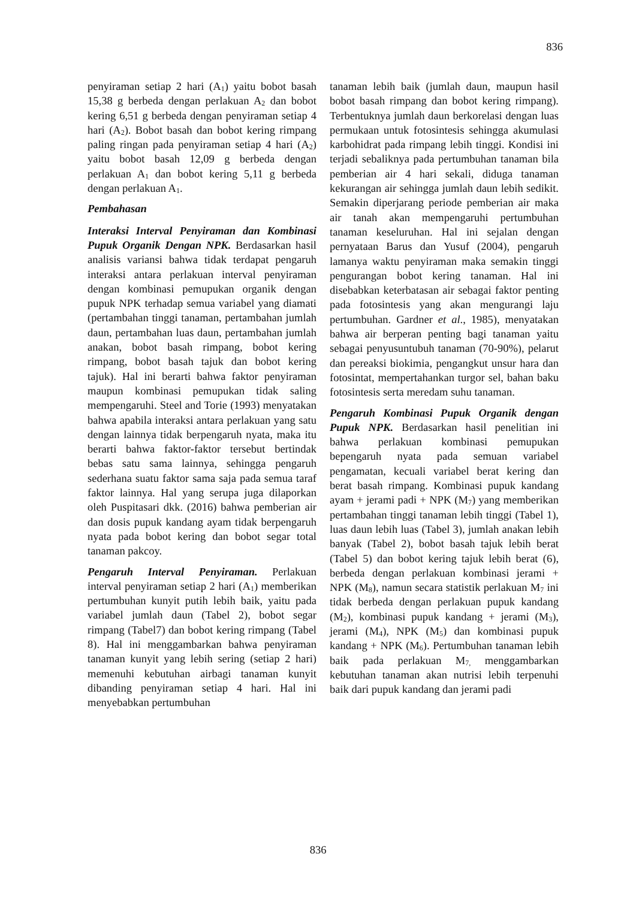836
penyiraman setiap 2 hari (A<sub>1</sub>) yaitu bobot basah 15,38 g berbeda dengan perlakuan A<sub>2</sub> dan bobot kering 6,51 g berbeda dengan penyiraman setiap 4 hari (A<sub>2</sub>). Bobot basah dan bobot kering rimpang paling ringan pada penyiraman setiap 4 hari (A<sub>2</sub>) yaitu bobot basah 12,09 g berbeda dengan perlakuan A<sub>1</sub> dan bobot kering 5,11 g berbeda dengan perlakuan A<sub>1</sub>.
Pembahasan
Interaksi Interval Penyiraman dan Kombinasi Pupuk Organik Dengan NPK. Berdasarkan hasil analisis variansi bahwa tidak terdapat pengaruh interaksi antara perlakuan interval penyiraman dengan kombinasi pemupukan organik dengan pupuk NPK terhadap semua variabel yang diamati (pertambahan tinggi tanaman, pertambahan jumlah daun, pertambahan luas daun, pertambahan jumlah anakan, bobot basah rimpang, bobot kering rimpang, bobot basah tajuk dan bobot kering tajuk). Hal ini berarti bahwa faktor penyiraman maupun kombinasi pemupukan tidak saling mempengaruhi. Steel and Torie (1993) menyatakan bahwa apabila interaksi antara perlakuan yang satu dengan lainnya tidak berpengaruh nyata, maka itu berarti bahwa faktor-faktor tersebut bertindak bebas satu sama lainnya, sehingga pengaruh sederhana suatu faktor sama saja pada semua taraf faktor lainnya. Hal yang serupa juga dilaporkan oleh Puspitasari dkk. (2016) bahwa pemberian air dan dosis pupuk kandang ayam tidak berpengaruh nyata pada bobot kering dan bobot segar total tanaman pakcoy.
Pengaruh Interval Penyiraman. Perlakuan interval penyiraman setiap 2 hari (A<sub>1</sub>) memberikan pertumbuhan kunyit putih lebih baik, yaitu pada variabel jumlah daun (Tabel 2), bobot segar rimpang (Tabel7) dan bobot kering rimpang (Tabel 8). Hal ini menggambarkan bahwa penyiraman tanaman kunyit yang lebih sering (setiap 2 hari) memenuhi kebutuhan airbagi tanaman kunyit dibanding penyiraman setiap 4 hari. Hal ini menyebabkan pertumbuhan
tanaman lebih baik (jumlah daun, maupun hasil bobot basah rimpang dan bobot kering rimpang). Terbentuknya jumlah daun berkorelasi dengan luas permukaan untuk fotosintesis sehingga akumulasi karbohidrat pada rimpang lebih tinggi. Kondisi ini terjadi sebaliknya pada pertumbuhan tanaman bila pemberian air 4 hari sekali, diduga tanaman kekurangan air sehingga jumlah daun lebih sedikit. Semakin diperjarang periode pemberian air maka air tanah akan mempengaruhi pertumbuhan tanaman keseluruhan. Hal ini sejalan dengan pernyataan Barus dan Yusuf (2004), pengaruh lamanya waktu penyiraman maka semakin tinggi pengurangan bobot kering tanaman. Hal ini disebabkan keterbatasan air sebagai faktor penting pada fotosintesis yang akan mengurangi laju pertumbuhan. Gardner et al., 1985), menyatakan bahwa air berperan penting bagi tanaman yaitu sebagai penyusuntubuh tanaman (70-90%), pelarut dan pereaksi biokimia, pengangkut unsur hara dan fotosintat, mempertahankan turgor sel, bahan baku fotosintesis serta meredam suhu tanaman.
Pengaruh Kombinasi Pupuk Organik dengan Pupuk NPK. Berdasarkan hasil penelitian ini bahwa perlakuan kombinasi pemupukan bepengaruh nyata pada semuan variabel pengamatan, kecuali variabel berat kering dan berat basah rimpang. Kombinasi pupuk kandang ayam + jerami padi + NPK (M<sub>7</sub>) yang memberikan pertambahan tinggi tanaman lebih tinggi (Tabel 1), luas daun lebih luas (Tabel 3), jumlah anakan lebih banyak (Tabel 2), bobot basah tajuk lebih berat (Tabel 5) dan bobot kering tajuk lebih berat (6), berbeda dengan perlakuan kombinasi jerami + NPK (M<sub>8</sub>), namun secara statistik perlakuan M<sub>7</sub> ini tidak berbeda dengan perlakuan pupuk kandang (M<sub>2</sub>), kombinasi pupuk kandang + jerami (M<sub>3</sub>), jerami (M<sub>4</sub>), NPK (M<sub>5</sub>) dan kombinasi pupuk kandang + NPK (M<sub>6</sub>). Pertumbuhan tanaman lebih baik pada perlakuan M<sub>7,</sub> menggambarkan kebutuhan tanaman akan nutrisi lebih terpenuhi baik dari pupuk kandang dan jerami padi
836